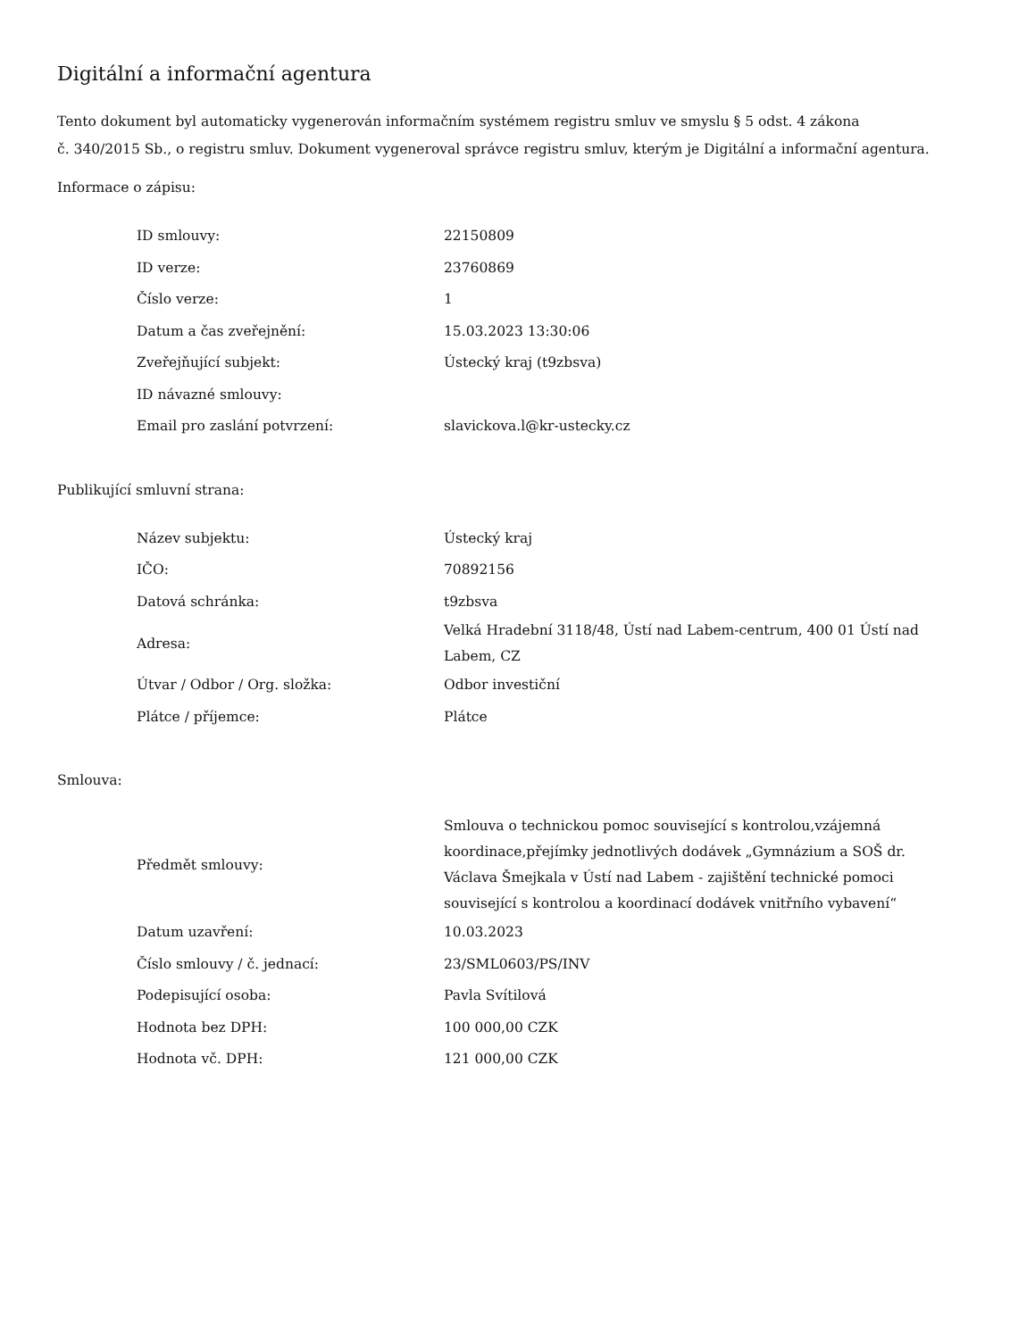Digitální a informační agentura
Tento dokument byl automaticky vygenerován informačním systémem registru smluv ve smyslu § 5 odst. 4 zákona
č. 340/2015 Sb., o registru smluv. Dokument vygeneroval správce registru smluv, kterým je Digitální a informační agentura.
Informace o zápisu:
| ID smlouvy: | 22150809 |
| ID verze: | 23760869 |
| Číslo verze: | 1 |
| Datum a čas zveřejnění: | 15.03.2023 13:30:06 |
| Zveřejňující subjekt: | Ústecký kraj (t9zbsva) |
| ID návazné smlouvy: | |
| Email pro zaslání potvrzení: | slavickova.l@kr-ustecky.cz |
Publikující smluvní strana:
| Název subjektu: | Ústecký kraj |
| IČO: | 70892156 |
| Datová schránka: | t9zbsva |
| Adresa: | Velká Hradební 3118/48, Ústí nad Labem-centrum, 400 01 Ústí nad Labem, CZ |
| Útvar / Odbor / Org. složka: | Odbor investiční |
| Plátce / příjemce: | Plátce |
Smlouva:
| Předmět smlouvy: | Smlouva o technickou pomoc související s kontrolou,vzájemná koordinace,přejímky jednotlivých dodávek „Gymnázium a SOŠ dr. Václava Šmejkala v Ústí nad Labem - zajištění technické pomoci související s kontrolou a koordinací dodávek vnitřního vybavení“ |
| Datum uzavření: | 10.03.2023 |
| Číslo smlouvy / č. jednací: | 23/SML0603/PS/INV |
| Podepisující osoba: | Pavla Svítilová |
| Hodnota bez DPH: | 100 000,00 CZK |
| Hodnota vč. DPH: | 121 000,00 CZK |